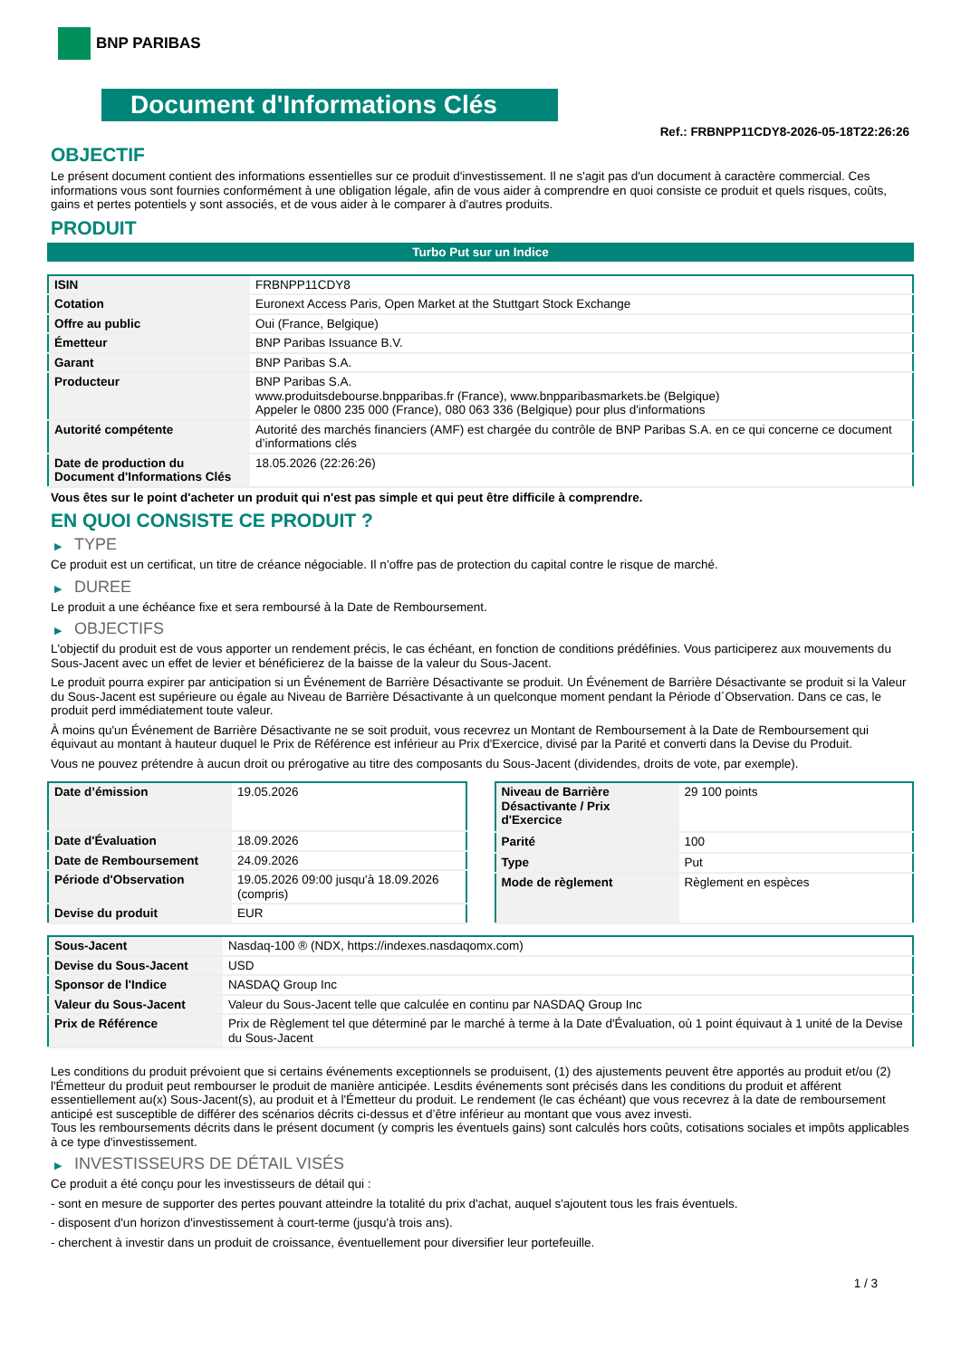BNP PARIBAS
Document d'Informations Clés
Ref.: FRBNPP11CDY8-2026-05-18T22:26:26
OBJECTIF
Le présent document contient des informations essentielles sur ce produit d'investissement. Il ne s'agit pas d'un document à caractère commercial. Ces informations vous sont fournies conformément à une obligation légale, afin de vous aider à comprendre en quoi consiste ce produit et quels risques, coûts, gains et pertes potentiels y sont associés, et de vous aider à le comparer à d'autres produits.
PRODUIT
Turbo Put sur un Indice
| ISIN | FRBNPP11CDY8 |
| Cotation | Euronext Access Paris, Open Market at the Stuttgart Stock Exchange |
| Offre au public | Oui (France, Belgique) |
| Émetteur | BNP Paribas Issuance B.V. |
| Garant | BNP Paribas S.A. |
| Producteur | BNP Paribas S.A. www.produitsdebourse.bnpparibas.fr (France), www.bnpparibasmarkets.be (Belgique) Appeler le 0800 235 000 (France), 080 063 336 (Belgique) pour plus d'informations |
| Autorité compétente | Autorité des marchés financiers (AMF) est chargée du contrôle de BNP Paribas S.A. en ce qui concerne ce document d’informations clés |
| Date de production du Document d'Informations Clés | 18.05.2026 (22:26:26) |
Vous êtes sur le point d'acheter un produit qui n'est pas simple et qui peut être difficile à comprendre.
EN QUOI CONSISTE CE PRODUIT ?
▶ TYPE
Ce produit est un certificat, un titre de créance négociable. Il n’offre pas de protection du capital contre le risque de marché.
▶ DUREE
Le produit a une échéance fixe et sera remboursé à la Date de Remboursement.
▶ OBJECTIFS
L'objectif du produit est de vous apporter un rendement précis, le cas échéant, en fonction de conditions prédéfinies. Vous participerez aux mouvements du Sous-Jacent avec un effet de levier et bénéficierez de la baisse de la valeur du Sous-Jacent.
Le produit pourra expirer par anticipation si un Événement de Barrière Désactivante se produit. Un Événement de Barrière Désactivante se produit si la Valeur du Sous-Jacent est supérieure ou égale au Niveau de Barrière Désactivante à un quelconque moment pendant la Période d´Observation. Dans ce cas, le produit perd immédiatement toute valeur.
À moins qu'un Événement de Barrière Désactivante ne se soit produit, vous recevrez un Montant de Remboursement à la Date de Remboursement qui équivaut au montant à hauteur duquel le Prix de Référence est inférieur au Prix d'Exercice, divisé par la Parité et converti dans la Devise du Produit.
Vous ne pouvez prétendre à aucun droit ou prérogative au titre des composants du Sous-Jacent (dividendes, droits de vote, par exemple).
| Date d’émission | 19.05.2026 |
| Date d'Évaluation | 18.09.2026 |
| Date de Remboursement | 24.09.2026 |
| Période d'Observation | 19.05.2026 09:00 jusqu'à 18.09.2026 (compris) |
| Devise du produit | EUR |
| Niveau de Barrière Désactivante / Prix d'Exercice | 29 100 points |
| Parité | 100 |
| Type | Put |
| Mode de règlement | Règlement en espèces |
| Sous-Jacent | Nasdaq-100 ® (NDX, https://indexes.nasdaqomx.com) |
| Devise du Sous-Jacent | USD |
| Sponsor de l'Indice | NASDAQ Group Inc |
| Valeur du Sous-Jacent | Valeur du Sous-Jacent telle que calculée en continu par NASDAQ Group Inc |
| Prix de Référence | Prix de Règlement tel que déterminé par le marché à terme à la Date d'Évaluation, où 1 point équivaut à 1 unité de la Devise du Sous-Jacent |
Les conditions du produit prévoient que si certains événements exceptionnels se produisent, (1) des ajustements peuvent être apportés au produit et/ou (2) l'Émetteur du produit peut rembourser le produit de manière anticipée. Lesdits événements sont précisés dans les conditions du produit et afférent essentiellement au(x) Sous-Jacent(s), au produit et à l'Émetteur du produit. Le rendement (le cas échéant) que vous recevrez à la date de remboursement anticipé est susceptible de différer des scénarios décrits ci-dessus et d’être inférieur au montant que vous avez investi.
Tous les remboursements décrits dans le présent document (y compris les éventuels gains) sont calculés hors coûts, cotisations sociales et impôts applicables à ce type d'investissement.
▶ INVESTISSEURS DE DÉTAIL VISÉS
Ce produit a été conçu pour les investisseurs de détail qui :
- sont en mesure de supporter des pertes pouvant atteindre la totalité du prix d'achat, auquel s'ajoutent tous les frais éventuels.
- disposent d'un horizon d'investissement à court-terme (jusqu'à trois ans).
- cherchent à investir dans un produit de croissance, éventuellement pour diversifier leur portefeuille.
1 / 3